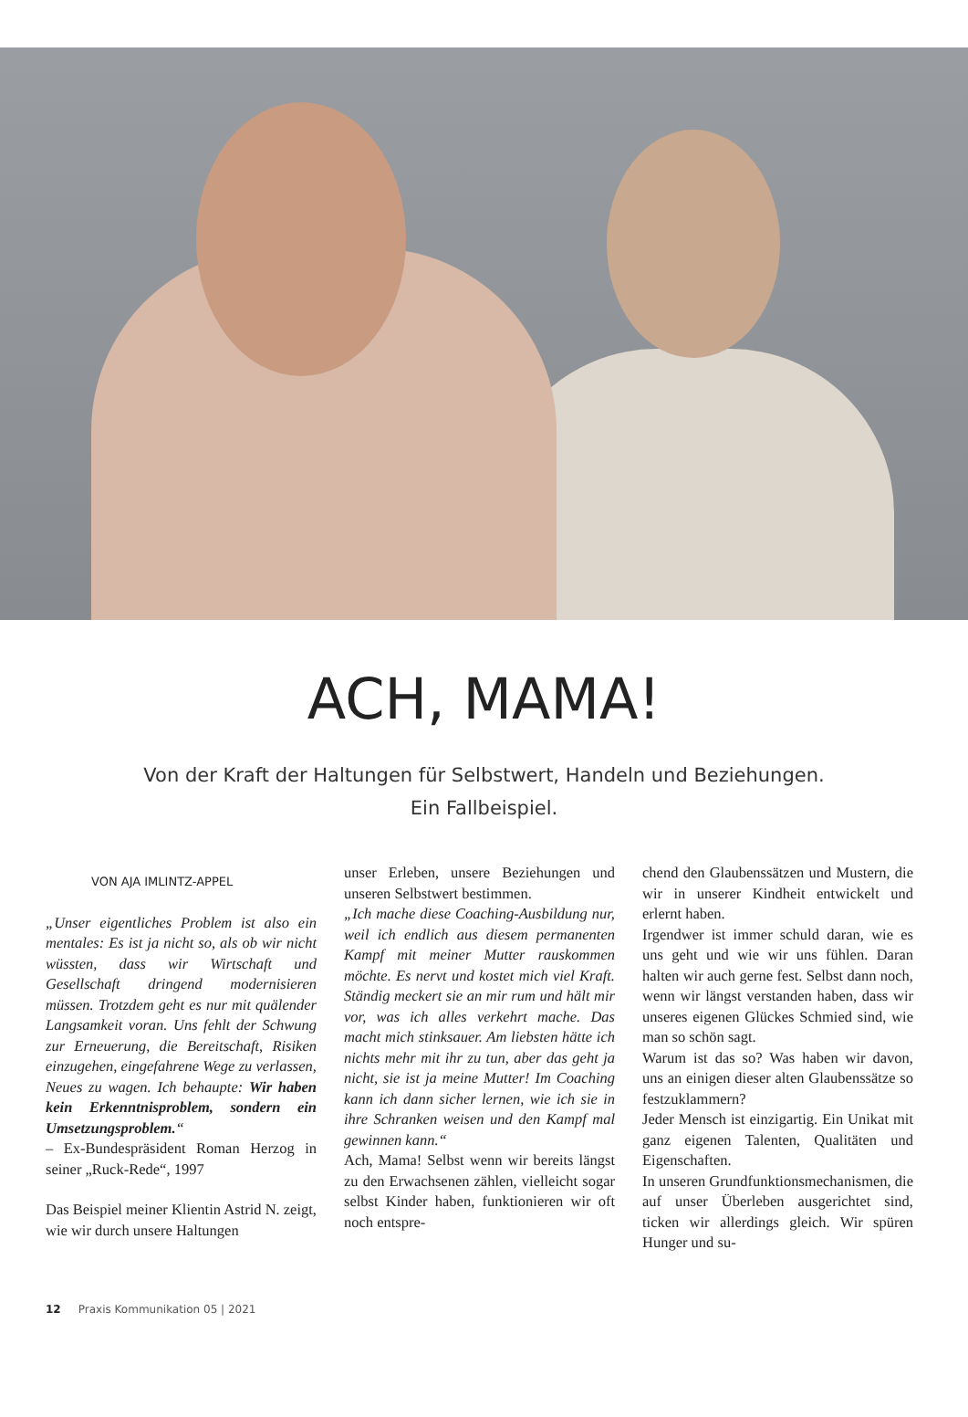ACH, MAMA!
Von der Kraft der Haltungen für Selbstwert, Handeln und Beziehungen.
Ein Fallbeispiel.
VON AJA IMLINTZ-APPEL
„Unser eigentliches Problem ist also ein mentales: Es ist ja nicht so, als ob wir nicht wüssten, dass wir Wirtschaft und Gesellschaft dringend modernisieren müssen. Trotzdem geht es nur mit quälender Langsamkeit voran. Uns fehlt der Schwung zur Erneuerung, die Bereitschaft, Risiken einzugehen, eingefahrene Wege zu verlassen, Neues zu wagen. Ich behaupte: Wir haben kein Erkenntnisproblem, sondern ein Umsetzungsproblem.“
– Ex-Bundespräsident Roman Herzog in seiner „Ruck-Rede“, 1997
Das Beispiel meiner Klientin Astrid N. zeigt, wie wir durch unsere Haltungen
unser Erleben, unsere Beziehungen und unseren Selbstwert bestimmen.
„Ich mache diese Coaching-Ausbildung nur, weil ich endlich aus diesem permanenten Kampf mit meiner Mutter rauskommen möchte. Es nervt und kostet mich viel Kraft. Ständig meckert sie an mir rum und hält mir vor, was ich alles verkehrt mache. Das macht mich stinksauer. Am liebsten hätte ich nichts mehr mit ihr zu tun, aber das geht ja nicht, sie ist ja meine Mutter! Im Coaching kann ich dann sicher lernen, wie ich sie in ihre Schranken weisen und den Kampf mal gewinnen kann.“
Ach, Mama! Selbst wenn wir bereits längst zu den Erwachsenen zählen, vielleicht sogar selbst Kinder haben, funktionieren wir oft noch entspre-
chend den Glaubenssätzen und Mustern, die wir in unserer Kindheit entwickelt und erlernt haben.
Irgendwer ist immer schuld daran, wie es uns geht und wie wir uns fühlen. Daran halten wir auch gerne fest. Selbst dann noch, wenn wir längst verstanden haben, dass wir unseres eigenen Glückes Schmied sind, wie man so schön sagt.
Warum ist das so? Was haben wir davon, uns an einigen dieser alten Glaubenssätze so festzuklammern?
Jeder Mensch ist einzigartig. Ein Unikat mit ganz eigenen Talenten, Qualitäten und Eigenschaften.
In unseren Grundfunktionsmechanismen, die auf unser Überleben ausgerichtet sind, ticken wir allerdings gleich. Wir spüren Hunger und su-
12 Praxis Kommunikation 05 | 2021